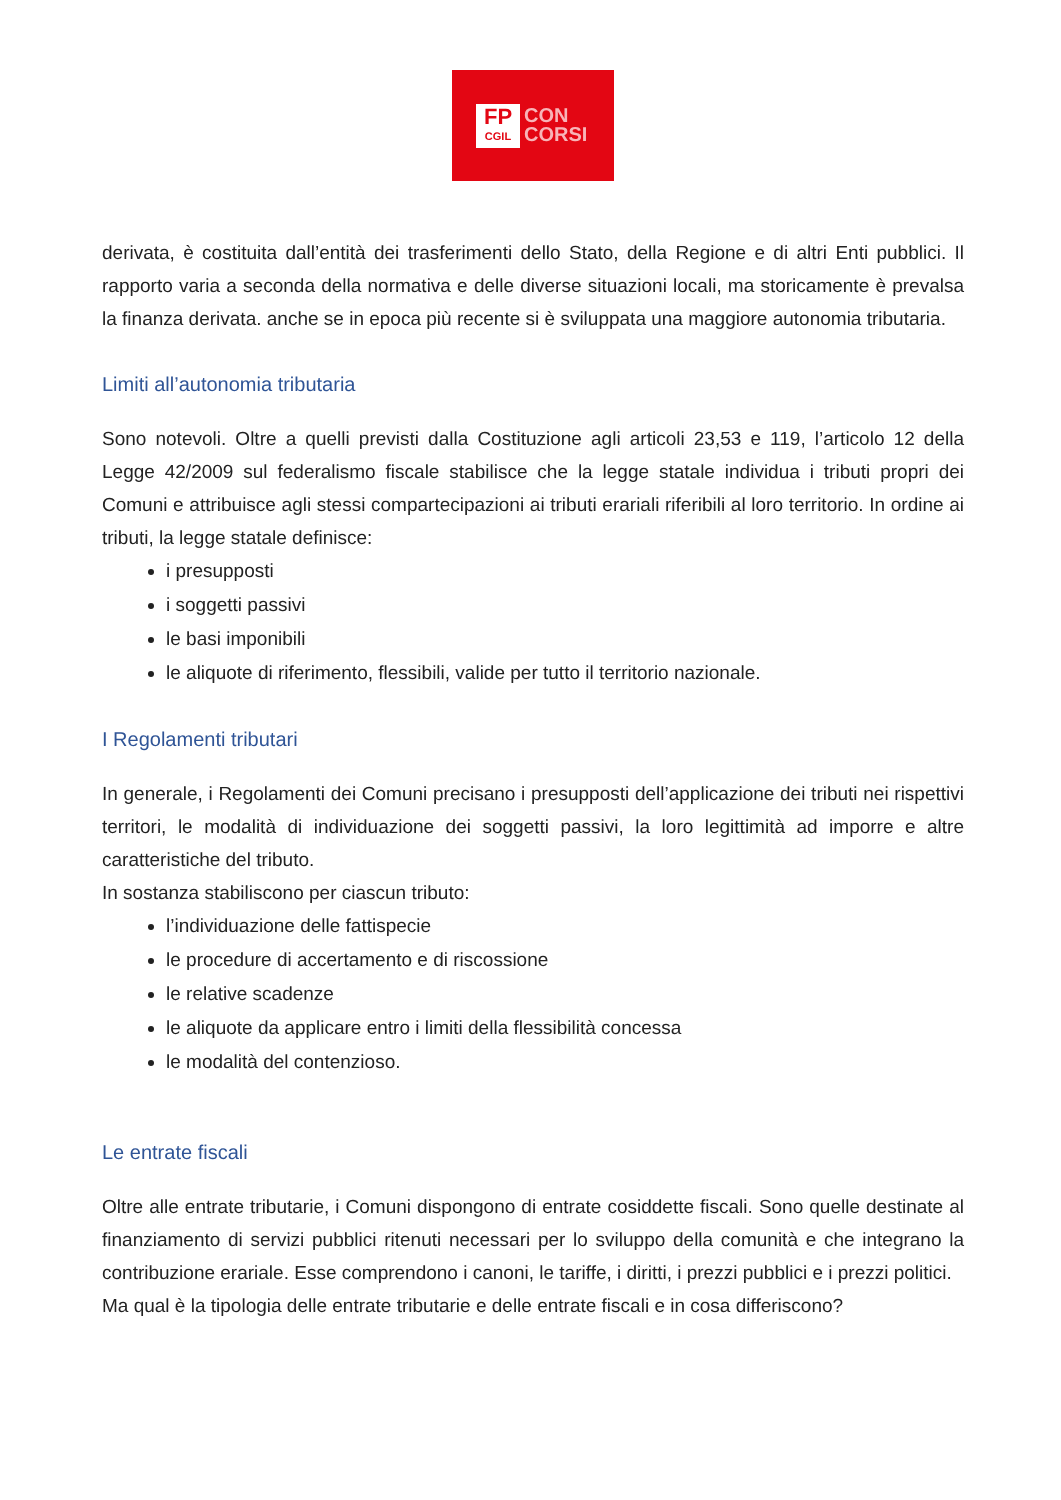FP
CGIL
CON
CORSI
derivata, è costituita dall’entità dei trasferimenti dello Stato, della Regione e di altri Enti pubblici. Il rapporto varia a seconda della normativa e delle diverse situazioni locali, ma storicamente è prevalsa la finanza derivata. anche se in epoca più recente si è sviluppata una maggiore autonomia tributaria.
Limiti all’autonomia tributaria
Sono notevoli. Oltre a quelli previsti dalla Costituzione agli articoli 23,53 e 119, l’articolo 12 della Legge 42/2009 sul federalismo fiscale stabilisce che la legge statale individua i tributi propri dei Comuni e attribuisce agli stessi compartecipazioni ai tributi erariali riferibili al loro territorio. In ordine ai tributi, la legge statale definisce:
i presupposti
i soggetti passivi
le basi imponibili
le aliquote di riferimento, flessibili, valide per tutto il territorio nazionale.
I Regolamenti tributari
In generale, i Regolamenti dei Comuni precisano i presupposti dell’applicazione dei tributi nei rispettivi territori, le modalità di individuazione dei soggetti passivi, la loro legittimità ad imporre e altre caratteristiche del tributo.
In sostanza stabiliscono per ciascun tributo:
l’individuazione delle fattispecie
le procedure di accertamento e di riscossione
le relative scadenze
le aliquote da applicare entro i limiti della flessibilità concessa
le modalità del contenzioso.
Le entrate fiscali
Oltre alle entrate tributarie, i Comuni dispongono di entrate cosiddette fiscali. Sono quelle destinate al finanziamento di servizi pubblici ritenuti necessari per lo sviluppo della comunità e che integrano la contribuzione erariale. Esse comprendono i canoni, le tariffe, i diritti, i prezzi pubblici e i prezzi politici.
Ma qual è la tipologia delle entrate tributarie e delle entrate fiscali e in cosa differiscono?